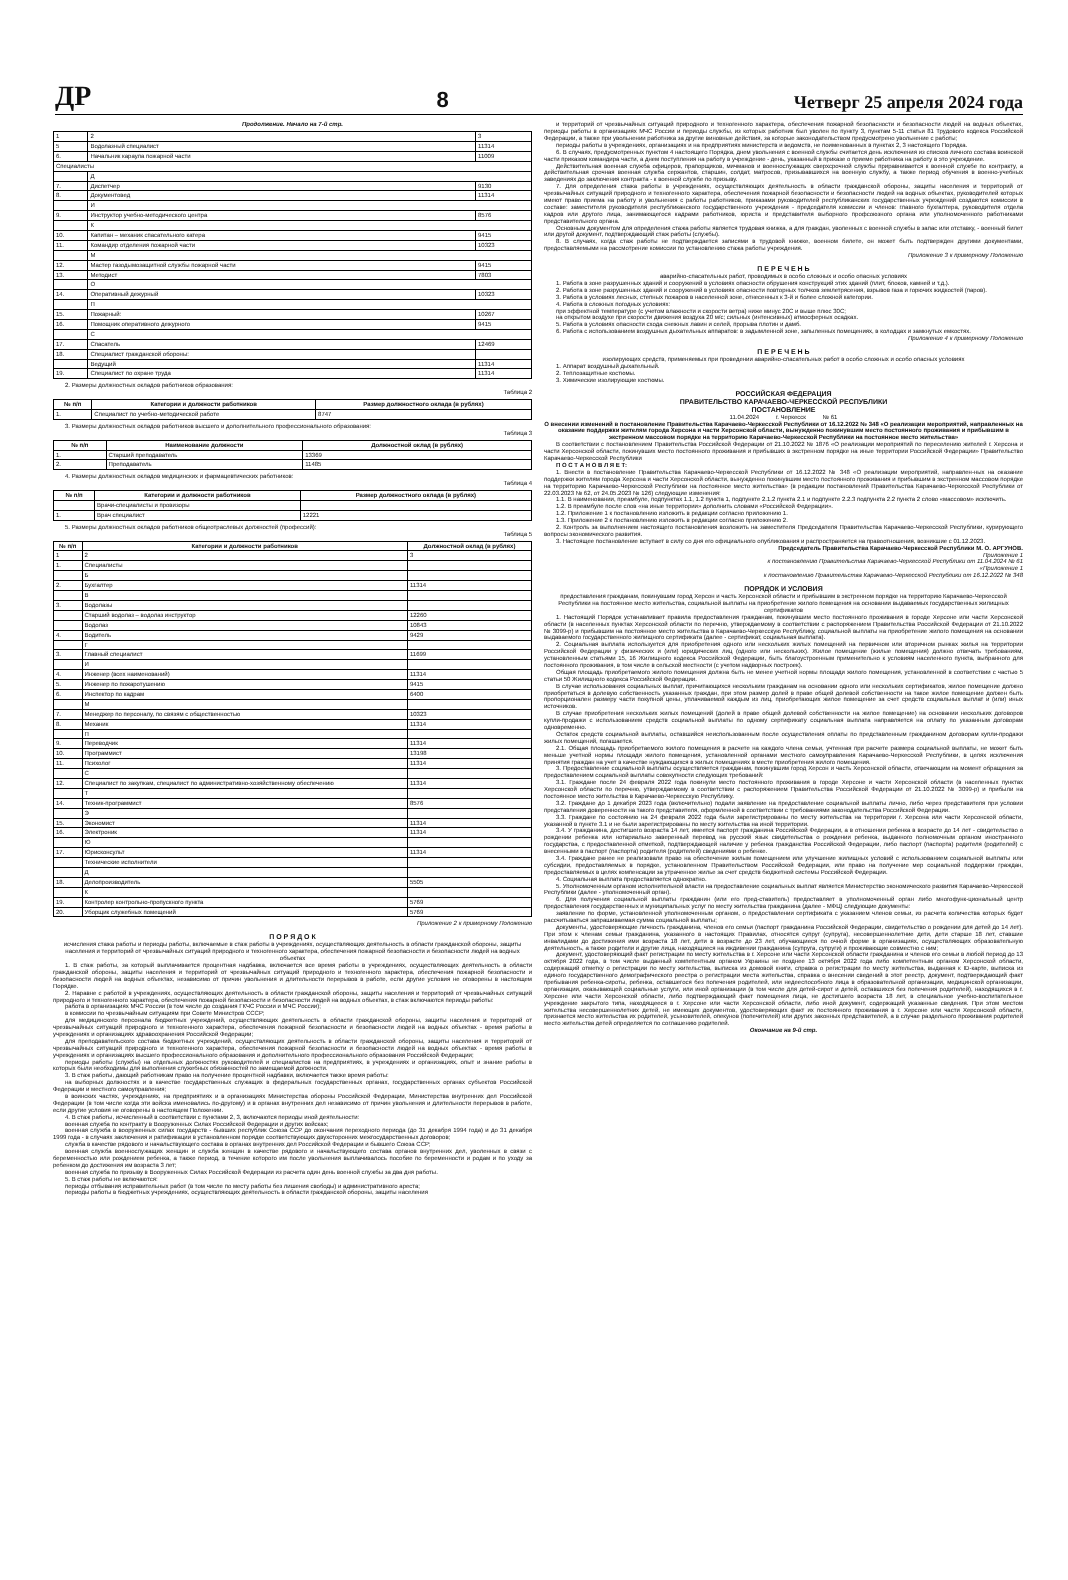ДР 8 Четверг 25 апреля 2024 года
Продолжение. Начало на 7-й стр.
| 1 | 2 | 3 |
| 5 | Водолазный специалист | 11314 |
| 6. | Начальник караула пожарной части | 11009 |
| Специалисты | | |
| | Д | |
| 7. | Диспетчер | 9130 |
| 8. | Документовед | 11314 |
| | И | |
| 9. | Инструктор учебно-методического центра | 8576 |
| | К | |
| 10. | Капитан – механик спасательного катера | 9415 |
| 11. | Командир отделения пожарной части | 10323 |
| | М | |
| 12. | Мастер газодымозащитной службы пожарной части | 9415 |
| 13. | Методист | 7803 |
| | О | |
| 14. | Оперативный дежурный | 10323 |
| | П | |
| 15. | Пожарный: | 10267 |
| 16. | Помощник оперативного дежурного | 9415 |
| | С | |
| 17. | Спасатель | 12469 |
| 18. | Специалист гражданской обороны: | |
| | Ведущий | 11314 |
| 19. | Специалист по охране труда | 11314 |
2. Размеры должностных окладов работников образования:
Таблица 2
| № п/п | Категории и должности работников | Размер должностного оклада (в рублях) |
| --- | --- | --- |
| 1. | Специалист по учебно-методической работе | 8747 |
3. Размеры должностных окладов работников высшего и дополнительного профессионального образования:
Таблица 3
| № п/п | Наименование должности | Должностной оклад (в рублях) |
| --- | --- | --- |
| 1. | Старший преподаватель | 13369 |
| 2. | Преподаватель | 11485 |
4. Размеры должностных окладов медицинских и фармацевтических работников:
Таблица 4
| № п/п | Категории и должности работников | Размер должностного оклада (в рублях) |
| --- | --- | --- |
| | Врачи-специалисты и провизоры | |
| 1. | Врач специалист | 12221 |
5. Размеры должностных окладов работников общеотраслевых должностей (профессий):
Таблица 5
| № п/п | Категории и должности работников | Должностной оклад (в рублях) |
| --- | --- | --- |
| 1 | 2 | 3 |
| 1. | Специалисты | |
| | Б | |
| 2. | Бухгалтер | 11314 |
| | В | |
| 3. | Водолазы | |
| | Старший водолаз – водолаз инструктор | 12260 |
| | Водолаз | 10843 |
| 4. | Водитель | 9429 |
| | Г | |
| 3. | Главный специалист | 11699 |
| | И | |
| 4. | Инженер (всех наименований) | 11314 |
| 5. | Инженер по пожаротушению | 9415 |
| 6. | Инспектор по кадрам | 6400 |
| | М | |
| 7. | Менеджер по персоналу, по связям с общественностью | 10323 |
| 8. | Механик | 11314 |
| | П | |
| 9. | Переводчик | 11314 |
| 10. | Программист | 13198 |
| 11. | Психолог | 11314 |
| | С | |
| 12. | Специалист по закупкам, специалист по административно-хозяйственному обеспечению | 11314 |
| | Т | |
| 14. | Техник-программист | 8576 |
| | Э | |
| 15. | Экономист | 11314 |
| 16. | Электроник | 11314 |
| | Ю | |
| 17. | Юрисконсульт | 11314 |
| | Технические исполнители | |
| | Д | |
| 18. | Делопроизводитель | 5505 |
| | К | |
| 19. | Контролер контрольно-пропускного пункта | 5769 |
| 20. | Уборщик служебных помещений | 5769 |
Приложение 2 к примерному Положению
П О Р Я Д О К
исчисления стажа работы и периоды работы, включаемые в стаж работы в учреждениях, осуществляющих деятельность в области гражданской обороны, защиты населения и территорий от чрезвычайных ситуаций природного и техногенного характера, обеспечения пожарной безопасности и безопасности людей на водных объектах
1. В стаж работы, за который выплачивается процентная надбавка, включается все время работы в учреждениях, осуществляющих деятельность в области гражданской обороны, защиты населения и территорий от чрезвычайных ситуаций природного и техногенного характера, обеспечения пожарной безопасности и безопасности людей на водных объектах, независимо от причин увольнения и длительности перерывов в работе, если другие условия не оговорены в настоящем Порядке.
2. Наравне с работой в учреждениях, осуществляющих деятельность в области гражданской обороны, защиты населения и территорий от чрезвычайных ситуаций природного и техногенного характера, обеспечения пожарной безопасности и безопасности людей на водных объектах, в стаж включаются периоды работы:
работа в организациях МЧС России (в том числе до создания ГКЧС России и МЧС России);
в комиссии по чрезвычайным ситуациям при Совете Министров СССР;
для медицинского персонала бюджетных учреждений, осуществляющих деятельность в области гражданской обороны, защиты населения и территорий от чрезвычайных ситуаций природного и техногенного характера, обеспечения пожарной безопасности и безопасности людей на водных объектах - время работы в учреждениях и организациях здравоохранения Российской Федерации;
для преподавательского состава бюджетных учреждений, осуществляющих деятельность в области гражданской обороны, защиты населения и территорий от чрезвычайных ситуаций природного и техногенного характера, обеспечения пожарной безопасности и безопасности людей на водных объектах - время работы в учреждениях и организациях высшего профессионального образования и дополнительного профессионального образования Российской Федерации;
периоды работы (службы) на отдельных должностях руководителей и специалистов на предприятиях, в учреждениях и организациях, опыт и знание работы в которых были необходимы для выполнения служебных обязанностей по замещаемой должности.
3. В стаж работы, дающий работникам право на получение процентной надбавки, включается также время работы:
на выборных должностях и в качестве государственных служащих в федеральных государственных органах, государственных органах субъектов Российской Федерации и местного самоуправления;
в воинских частях, учреждениях, на предприятиях и в организациях Министерства обороны Российской Федерации, Министерства внутренних дел Российской Федерации (в том числе когда эти войска именовались по-другому) и в органах внутренних дел независимо от причин увольнения и длительности перерывов в работе, если другие условия не оговорены в настоящем Положении.
4. В стаж работы, исчисленный в соответствии с пунктами 2, 3, включаются периоды иной деятельности:
военная служба по контракту в Вооруженных Силах Российской Федерации и других войсках;
военная служба в вооруженных силах государств - бывших республик Союза ССР до окончания переходного периода (до 31 декабря 1994 года) и до 31 декабря 1999 года - в случаях заключения и ратификации в установленном порядке соответствующих двухсторонних межгосударственных договоров;
служба в качестве рядового и начальствующего состава в органах внутренних дел Российской Федерации и бывшего Союза ССР;
военная служба военнослужащих женщин и служба женщин в качестве рядового и начальствующего состава органов внутренних дел, уволенных в связи с беременностью или рождением ребенка, а также период, в течение которого им после увольнения выплачивалось пособие по беременности и родам и по уходу за ребенком до достижения им возраста 3 лет;
военная служба по призыву в Вооруженных Силах Российской Федерации из расчета один день военной службы за два дня работы.
5. В стаж работы не включаются:
периоды отбывания исправительных работ (в том числе по месту работы без лишения свободы) и административного ареста;
периоды работы в бюджетных учреждениях, осуществляющих деятельность в области гражданской обороны, защиты населения
и территорий от чрезвычайных ситуаций природного и техногенного характера, обеспечения пожарной безопасности и безопасности людей на водных объектах, периоды работы в организациях МЧС России и периоды службы, из которых работник был уволен по пункту 3, пунктам 5-11 статьи 81 Трудового кодекса Российской Федерации, а также при увольнении работника за другие виновные действия, за которые законодательством предусмотрено увольнение с работы;
периоды работы в учреждениях, организациях и на предприятиях министерств и ведомств, не поименованных в пунктах 2, 3 настоящего Порядка.
6. В случаях, предусмотренных пунктом 4 настоящего Порядка, днем увольнения с военной службы считается день исключения из списков личного состава воинской части приказом командира части, а днем поступления на работу в учреждение - день, указанный в приказе о приеме работника на работу в это учреждение.
Действительная военная служба офицеров, прапорщиков, мичманов и военнослужащих сверхсрочной службы приравнивается к военной службе по контракту, а действительная срочная военная служба сержантов, старшин, солдат, матросов, призывавшихся на военную службу, а также период обучения в военно-учебных заведениях до заключения контракта - к военной службе по призыву.
7. Для определения стажа работы в учреждениях, осуществляющих деятельность в области гражданской обороны, защиты населения и территорий от чрезвычайных ситуаций природного и техногенного характера, обеспечения пожарной безопасности и безопасности людей на водных объектах, руководителей которых имеют право приема на работу и увольнения с работы работников, приказами руководителей республиканских государственных учреждений создаются комиссии в составе: заместителя руководителя республиканского государственного учреждения - председателя комиссии и членов: главного бухгалтера, руководителя отдела кадров или другого лица, занимающегося кадрами работников, юриста и представителя выборного профсоюзного органа или уполномоченного работниками представительного органа.
Основным документом для определения стажа работы является трудовая книжка, а для граждан, уволенных с военной службы в запас или отставку, - военный билет или другой документ, подтверждающий стаж работы (службы).
8. В случаях, когда стаж работы не подтверждается записями в трудовой книжке, военном билете, он может быть подтвержден другими документами, предоставляемыми на рассмотрение комиссии по установлению стажа работы учреждения.
Приложение 3 к примерному Положению
П Е Р Е Ч Е Н Ь
аварийно-спасательных работ, проводимых в особо сложных и особо опасных условиях
1. Работа в зоне разрушенных зданий и сооружений в условиях опасности обрушения конструкций этих зданий (плит, блоков, камней и т.д.).
2. Работа в зоне разрушенных зданий и сооружений в условиях опасности повторных толчков землетрясения, взрывов газа и горючих жидкостей (паров).
3. Работа в условиях лесных, степных пожаров в населенной зоне, отнесенных к 3-й и более сложной категории.
4. Работа в сложных погодных условиях:
при эффектной температуре (с учетом влажности и скорости ветра) ниже минус 20С и выше плюс 30С;
на открытом воздухе при скорости движения воздуха 20 м/с; сильных (интенсивных) атмосферных осадках.
5. Работа в условиях опасности схода снежных лавин и селей, прорыва плотин и дамб.
6. Работа с использованием воздушных дыхательных аппаратов: в задымленной зоне, запыленных помещениях, в колодцах и замкнутых емкостях.
Приложение 4 к примерному Положению
П Е Р Е Ч Е Н Ь
изолирующих средств, применяемых при проведении аварийно-спасательных работ в особо сложных и особо опасных условиях
1. Аппарат воздушный дыхательный.
2. Теплозащитные костюмы.
3. Химические изолирующие костюмы.
РОССИЙСКАЯ ФЕДЕРАЦИЯ
ПРАВИТЕЛЬСТВО КАРАЧАЕВО-ЧЕРКЕССКОЙ РЕСПУБЛИКИ
ПОСТАНОВЛЕНИЕ
11.04.2024 г. Черкесск № 61
О внесении изменений в постановление Правительства Карачаево-Черкесской Республики от 16.12.2022 № 348 «О реализации мероприятий, направленных на оказание поддержки жителям города Херсона и части Херсонской области, вынужденно покинувшим место постоянного проживания и прибывшим в экстренном массовом порядке на территорию Карачаево-Черкесской Республики на постоянное место жительства»
В соответствии с постановлением Правительства Российской Федерации от 21.10.2022 № 1876 «О реализации мероприятий по переселению жителей г. Херсона и части Херсонской области, покинувших место постоянного проживания и прибывших в экстренном порядке на иные территории Российской Федерации» Правительство Карачаево-Черкесской Республики
П О С Т А Н О В Л Я Е Т:
1. Внести в постановление Правительства Карачаево-Черкесской Республики от 16.12.2022 № 348 «О реализации мероприятий, направлен-ных на оказание поддержки жителям города Херсона и части Херсонской области, вынужденно покинувшим место постоянного проживания и прибывшим в экстренном массовом порядке на территорию Карачаево-Черкесской Республики на постоянное место жительства» (в редакции постановлений Правительства Карачаево-Черкесской Республики от 22.03.2023 № 62, от 24.05.2023 № 126) следующие изменения:
1.1. В наименовании, преамбуле, подпунктах 1.1, 1.2 пункта 1, подпункте 2.1.2 пункта 2.1 и подпункте 2.2.3 подпункта 2.2 пункта 2 слово «массовом» исключить.
1.2. В преамбуле после слов «на иные территории» дополнить словами «Российской Федерации».
1.2. Приложение 1 к постановлению изложить в редакции согласно приложению 1.
1.3. Приложение 2 к постановлению изложить в редакции согласно приложению 2.
2. Контроль за выполнением настоящего постановления возложить на заместителя Председателя Правительства Карачаево-Черкесской Республики, курирующего вопросы экономического развития.
3. Настоящее постановление вступает в силу со дня его официального опубликования и распространяется на правоотношения, возникшие с 01.12.2023.
Председатель Правительства Карачаево-Черкесской Республики М. О. АРГУНОВ.
Приложение 1
к постановлению Правительства Карачаево-Черкесской Республики от 11.04.2024 № 61
«Приложение 1
к постановлению Правительства Карачаево-Черкесской Республики от 16.12.2022 № 348
ПОРЯДОК И УСЛОВИЯ
предоставления гражданам, покинувшим город Херсон и часть Херсонской области и прибывшим в экстренном порядке на территорию Карачаево-Черкесской Республики на постоянное место жительства, социальной выплаты на приобретение жилого помещения на основании выдаваемых государственных жилищных сертификатов
1. Настоящий Порядок устанавливает правила предоставления гражданам, покинувшим место постоянного проживания в городе Херсоне или части Херсонской области (в населенных пунктах Херсонской области по перечню, утверждаемому в соответствии с распоряжением Правительства Российской Федерации от 21.10.2022 № 3099-р) и прибывшим на постоянное место жительства в Карачаево-Черкесскую Республику, социальной выплаты на приобретение жилого помещения на основании выдаваемого государственного жилищного сертификата (далее - сертификат, социальная выплата).
2. Социальная выплата используется для приобретения одного или нескольких жилых помещений на первичном или вторичном рынках жилья на территории Российской Федерации у физических и (или) юридических лиц (одного или нескольких). Жилое помещение (жилые помещения) должно отвечать требованиям, установленным статьями 15, 16 Жилищного кодекса Российской Федерации, быть благоустроенным применительно к условиям населенного пункта, выбранного для постоянного проживания, в том числе в сельской местности (с учетом надворных построек).
Общая площадь приобретаемого жилого помещения должна быть не менее учетной нормы площади жилого помещения, установленной в соответствии с частью 5 статьи 50 Жилищного кодекса Российской Федерации.
В случае использования социальных выплат, причитающихся нескольким гражданам на основании одного или нескольких сертификатов, жилое помещение должно приобретаться в долевую собственность указанных граждан, при этом размер долей в праве общей долевой собственности на такое жилое помещение должен быть пропорционален размеру части покупной цены, уплачиваемой каждым из лиц, приобретающих жилое помещение за счет средств социальных выплат и (или) иных источников.
В случае приобретения нескольких жилых помещений (долей в праве общей долевой собственности на жилое помещение) на основании нескольких договоров купли-продажи с использованием средств социальной выплаты по одному сертификату социальная выплата направляется на оплату по указанным договорам одновременно.
Остаток средств социальной выплаты, оставшийся неиспользованным после осуществления оплаты по представленным гражданином договорам купли-продажи жилых помещений, погашается.
2.1. Общая площадь приобретаемого жилого помещения в расчете на каждого члена семьи, учтенная при расчете размера социальной выплаты, не может быть меньше учетной нормы площади жилого помещения, установленной органами местного самоуправления Карачаево-Черкесской Республики, в целях исключения принятия граждан на учет в качестве нуждающихся в жилых помещениях в месте приобретения жилого помещения.
3. Предоставление социальной выплаты осуществляется гражданам, покинувшим город Херсон и часть Херсонской области, отвечающим на момент обращения за предоставлением социальной выплаты совокупности следующих требований:
3.1. Граждане после 24 февраля 2022 года покинули место постоянного проживания в городе Херсоне и части Херсонской области (в населенных пунктах Херсонской области по перечню, утверждаемому в соответствии с распоряжением Правительства Российской Федерации от 21.10.2022 № 3099-р) и прибыли на постоянное место жительства в Карачаево-Черкесскую Республику.
3.2. Граждане до 1 декабря 2023 года (включительно) подали заявление на предоставление социальной выплаты лично, либо через представителя при условии представления доверенности на такого представителя, оформленной в соответствии с требованиями законодательства Российской Федерации.
3.3. Граждане по состоянию на 24 февраля 2022 года были зарегистрированы по месту жительства на территории г. Херсона или части Херсонской области, указанной в пункте 3.1 и не были зарегистрированы по месту жительства на иной территории.
3.4. У гражданина, достигшего возраста 14 лет, имеется паспорт гражданина Российской Федерации, а в отношении ребенка в возрасте до 14 лет - свидетельство о рождении ребенка или нотариально заверенный перевод на русский язык свидетельства о рождении ребенка, выданного полномочным органом иностранного государства, с предоставленной отметкой, подтверждающей наличие у ребенка гражданства Российской Федерации, либо паспорт (паспорта) родителя (родителей) с внесенными в паспорт (паспорта) родителя (родителей) сведениями о ребенке.
3.4. Граждане ранее не реализовали право на обеспечение жилым помещением или улучшение жилищных условий с использованием социальной выплаты или субсидии, предоставляемых в порядке, установленном Правительством Российской Федерации, или право на получение мер социальной поддержки граждан, предоставляемых в целях компенсации за утраченное жилье за счет средств бюджетной системы Российской Федерации.
4. Социальная выплата предоставляется однократно.
5. Уполномоченным органом исполнительной власти на предоставление социальных выплат является Министерство экономического развития Карачаево-Черкесской Республики (далее - уполномоченный орган).
6. Для получения социальной выплаты гражданин (или его пред-ставитель) предоставляет в уполномоченный орган либо многофунк-циональный центр предоставления государственных и муниципальных услуг по месту жительства гражданина (далее - МФЦ) следующие документы:
заявление по форме, установленной уполномоченным органом, о предоставлении сертификата с указанием членов семьи, из расчета количества которых будет рассчитываться запрашиваемая сумма социальной выплаты;
документы, удостоверяющие личность гражданина, членов его семьи (паспорт гражданина Российской Федерации, свидетельство о рождении для детей до 14 лет). При этом к членам семьи гражданина, указанного в настоящих Правилах, относятся супруг (супруга), несовершеннолетние дети, дети старше 18 лет, ставшие инвалидами до достижения ими возраста 18 лет, дети в возрасте до 23 лет, обучающиеся по очной форме в организациях, осуществляющих образовательную деятельность, а также родители и другие лица, находящиеся на иждивении гражданина (супруга, супруги) и проживающие совместно с ним;
документ, удостоверяющий факт регистрации по месту жительства в г. Херсоне или части Херсонской области гражданина и членов его семьи в любой период до 13 октября 2022 года, в том числе выданный компетентным органом Украины не позднее 13 октября 2022 года либо компетентным органом Херсонской области, содержащий отметку о регистрации по месту жительства, выписка из домовой книги, справка о регистрации по месту жительства, выданная к ID-карте, выписка из единого государственного демографического реестра о регистрации места жительства, справка о внесении сведений в этот реестр, документ, подтверждающий факт пребывания ребенка-сироты, ребенка, оставшегося без попечения родителей, или недееспособного лица в образовательной организации, медицинской организации, организации, оказывающей социальные услуги, или иной организации (в том числе для детей-сирот и детей, оставшихся без попечения родителей), находящихся в г. Херсоне или части Херсонской области, либо подтверждающий факт помещения лица, не достигшего возраста 18 лет, в специальное учебно-воспитательное учреждение закрытого типа, находящееся в г. Херсоне или части Херсонской области, либо иной документ, содержащий указанные сведения. При этом местом жительства несовершеннолетних детей, не имеющих документов, удостоверяющих факт их постоянного проживания в г. Херсоне или части Херсонской области, признается место жительства их родителей, усыновителей, опекунов (попечителей) или других законных представителей, а в случае раздельного проживания родителей место жительства детей определяется по соглашению родителей.
Окончание на 9-й стр.